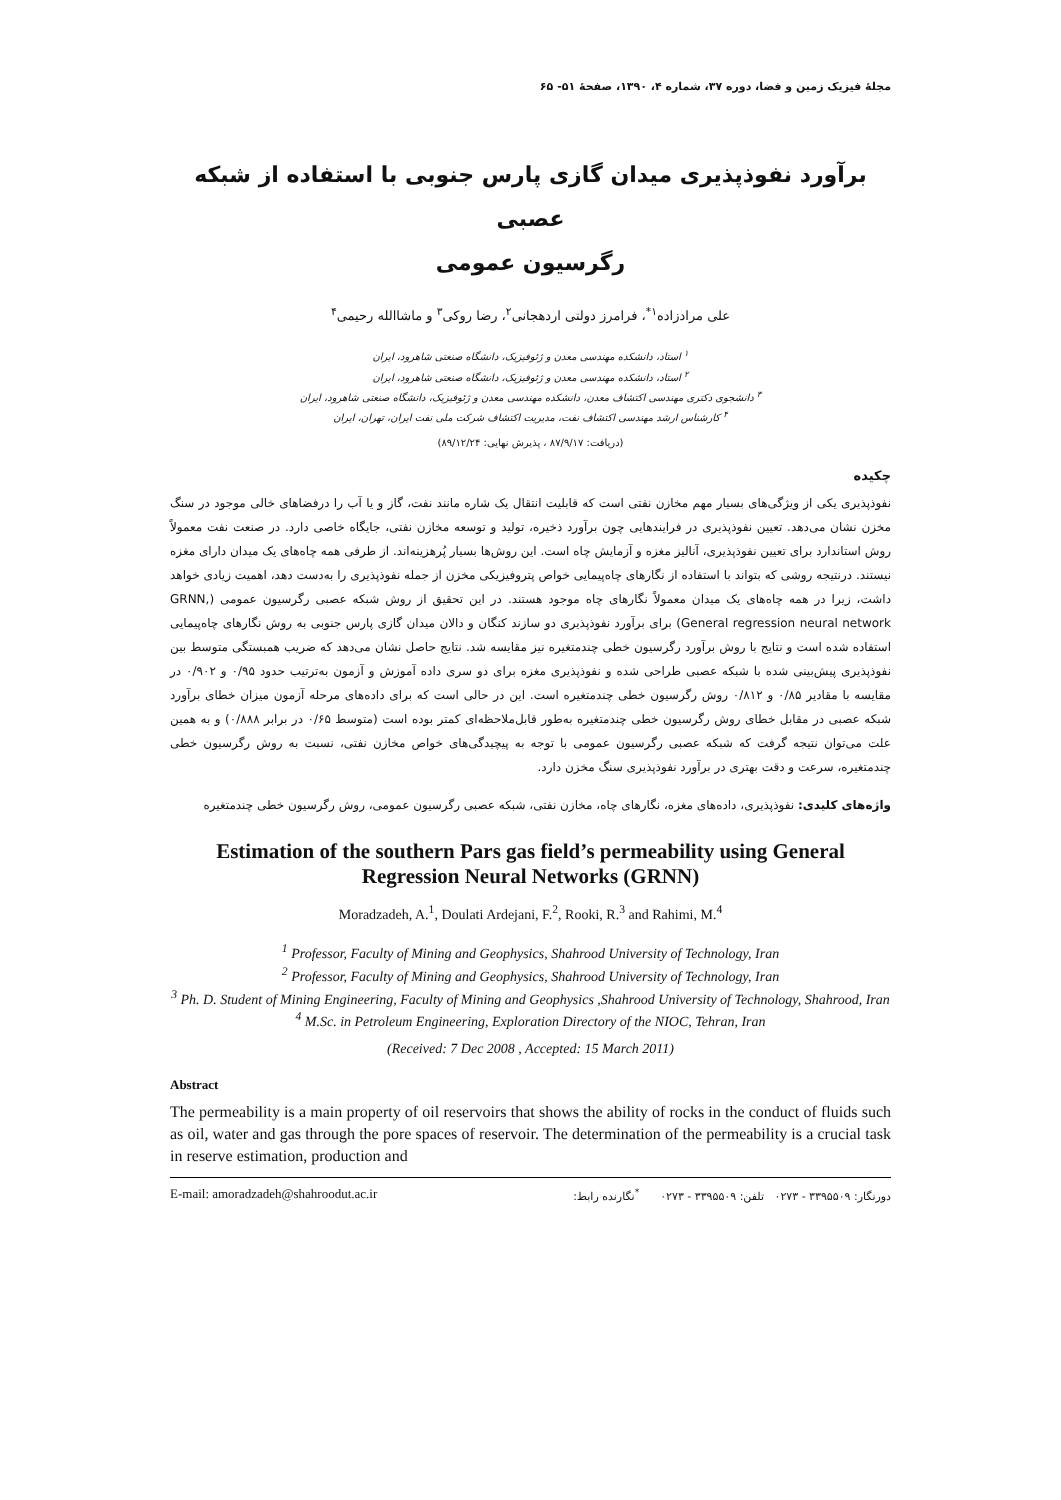مجلهٔ فیزیک زمین و فضا، دوره ۳۷، شماره ۴، ۱۳۹۰، صفحهٔ ۵۱- ۶۵
برآورد نفوذپذیری میدان گازی پارس جنوبی با استفاده از شبکه عصبی
رگرسیون عمومی
علی مرادزاده<sup>۱*</sup>، فرامرز دولتی اردهجانی<sup>۲</sup>، رضا روکی<sup>۳</sup> و ماشاالله رحیمی<sup>۴</sup>
<sup>۱</sup> استاد، دانشکده مهندسی معدن و ژئوفیزیک، دانشگاه صنعتی شاهرود، ایران
<sup>۲</sup> استاد، دانشکده مهندسی معدن و ژئوفیزیک، دانشگاه صنعتی شاهرود، ایران
<sup>۳</sup> دانشجوی دکتری مهندسی اکتشاف معدن، دانشکده مهندسی معدن و ژئوفیزیک، دانشگاه صنعتی شاهرود، ایران
<sup>۴</sup> کارشناس ارشد مهندسی اکتشاف نفت، مدیریت اکتشاف شرکت ملی نفت ایران، تهران، ایران
(دریافت: ۸۷/۹/۱۷ ، پذیرش نهایی: ۸۹/۱۲/۲۴)
چکیده
نفوذپذیری یکی از ویژگی‌های بسیار مهم مخازن نفتی است که قابلیت انتقال یک شاره مانند نفت، گاز و یا آب را درفضاهای خالی موجود در سنگ مخزن نشان می‌دهد. تعیین نفوذپذیری در فرایندهایی چون برآورد ذخیره، تولید و توسعه مخازن نفتی، جایگاه خاصی دارد. در صنعت نفت معمولاً روش استاندارد برای تعیین نفوذپذیری، آنالیز مغزه و آزمایش چاه است. این روش‌ها بسیار پُرهزینه‌اند. از طرفی همه چاه‌های یک میدان دارای مغزه نیستند. درنتیجه روشی که بتواند با استفاده از نگارهای چاه‌پیمایی خواص پتروفیزیکی مخزن از جمله نفوذپذیری را به‌دست دهد، اهمیت زیادی خواهد داشت، زیرا در همه چاه‌های یک میدان معمولاً نگارهای چاه موجود هستند. در این تحقیق از روش شبکه عصبی رگرسیون عمومی (GRNN, General regression neural network) برای برآورد نفوذپذیری دو سازند کنگان و دالان میدان گازی پارس جنوبی به روش نگارهای چاه‌پیمایی استفاده شده است و نتایج با روش برآورد رگرسیون خطی چندمتغیره نیز مقایسه شد. نتایج حاصل نشان می‌دهد که ضریب همبستگی متوسط بین نفوذپذیری پیش‌بینی شده با شبکه عصبی طراحی شده و نفوذپذیری مغزه برای دو سری داده آموزش و آزمون به‌ترتیب حدود ۰/۹۵ و ۰/۹۰۲ در مقایسه با مقادیر ۰/۸۵ و ۰/۸۱۲ روش رگرسیون خطی چندمتغیره است. این در حالی است که برای داده‌های مرحله آزمون میزان خطای برآورد شبکه عصبی در مقابل خطای روش رگرسیون خطی چندمتغیره به‌طور قابل‌ملاحظه‌ای کمتر بوده است (متوسط ۰/۶۵ در برابر ۰/۸۸۸) و به همین علت می‌توان نتیجه گرفت که شبکه عصبی رگرسیون عمومی با توجه به پیچیدگی‌های خواص مخازن نفتی، نسبت به روش رگرسیون خطی چندمتغیره، سرعت و دقت بهتری در برآورد نفوذپذیری سنگ مخزن دارد.
واژه‌های کلیدی: نفوذپذیری، داده‌های مغزه، نگارهای چاه، مخازن نفتی، شبکه عصبی رگرسیون عمومی، روش رگرسیون خطی چندمتغیره
Estimation of the southern Pars gas field’s permeability using General Regression Neural Networks (GRNN)
Moradzadeh, A.<sup>1</sup>, Doulati Ardejani, F.<sup>2</sup>, Rooki, R.<sup>3</sup> and Rahimi, M.<sup>4</sup>
<sup>1</sup> Professor, Faculty of Mining and Geophysics, Shahrood University of Technology, Iran
<sup>2</sup> Professor, Faculty of Mining and Geophysics, Shahrood University of Technology, Iran
<sup>3</sup> Ph. D. Student of Mining Engineering, Faculty of Mining and Geophysics ,Shahrood University of Technology, Shahrood, Iran
<sup>4</sup> M.Sc. in Petroleum Engineering, Exploration Directory of the NIOC, Tehran, Iran
(Received: 7 Dec 2008 , Accepted: 15 March 2011)
Abstract
The permeability is a main property of oil reservoirs that shows the ability of rocks in the conduct of fluids such as oil, water and gas through the pore spaces of reservoir. The determination of the permeability is a crucial task in reserve estimation, production and
E-mail: amoradzadeh@shahroodut.ac.ir دورنگار: ۳۳۹۵۵۰۹ - ۰۲۷۳ تلفن: ۳۳۹۵۵۰۹ - ۰۲۷۳ <sup>*</sup>نگارنده رابط: